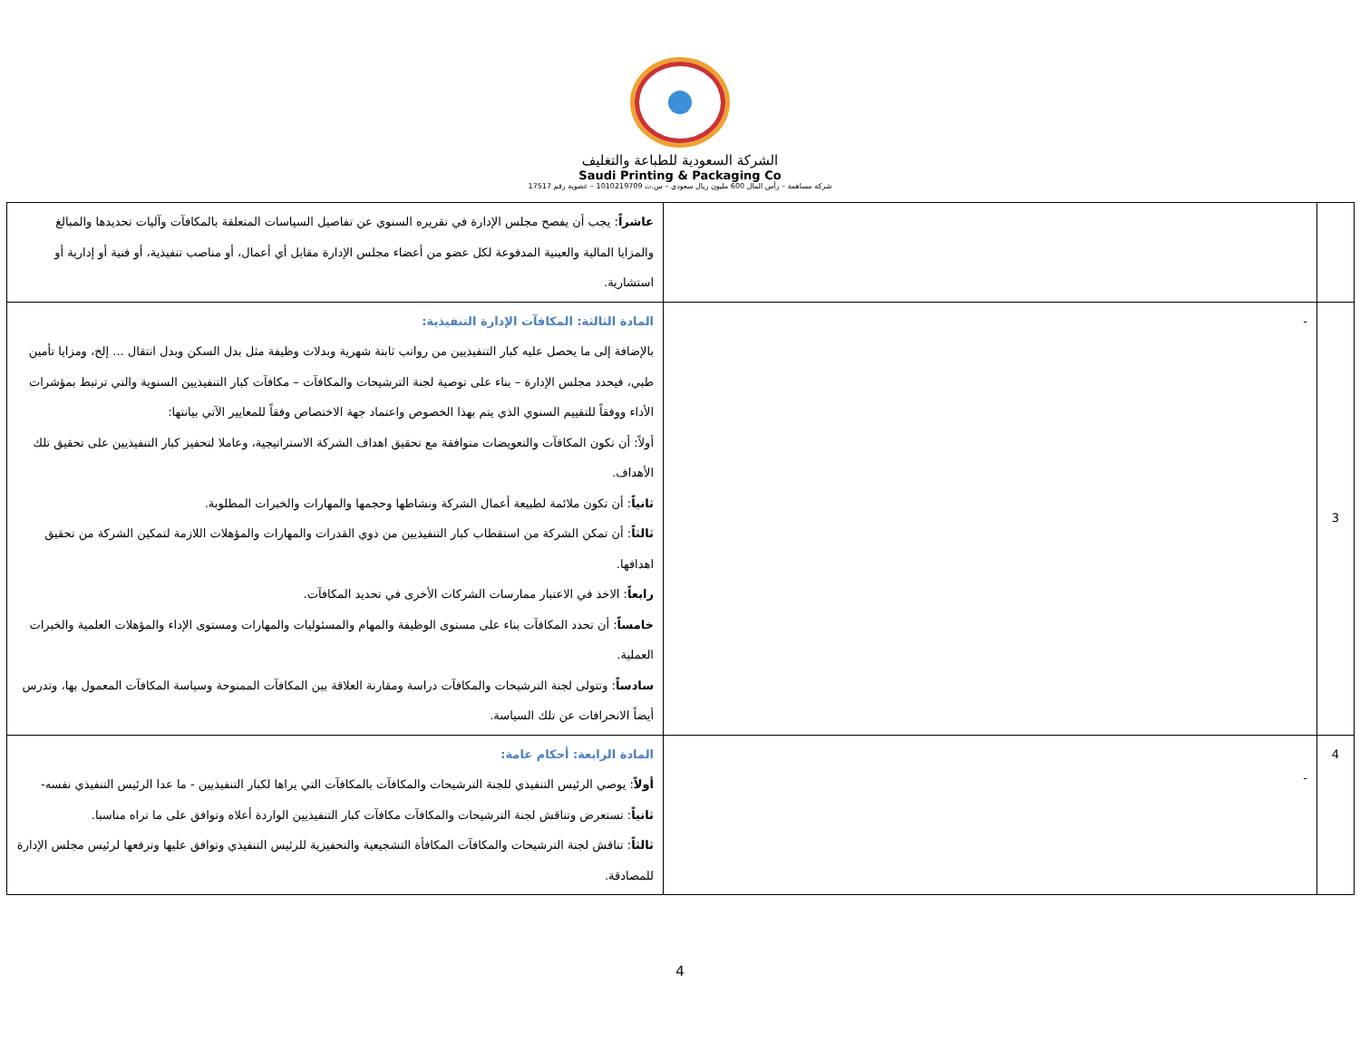الشركة السعودية للطباعة والتغليف
Saudi Printing & Packaging Co
شركة مساهمة – رأس المال 600 مليون ريال سعودي – س.ت 1010219709 – عضوية رقم 17517
| | | عاشراً : يجب أن يفصح مجلس الإدارة في تقريره السنوي عن تفاصيل السياسات المتعلقة بالمكافآت وآليات تحديدها والمبالغ والمزايا المالية والعينية المدفوعة لكل عضو من أعضاء مجلس الإدارة مقابل أي أعمال، أو مناصب تنفيذية، أو فنية أو إدارية أو استشارية. |
| 3 | - | المادة الثالثة: المكافآت الإدارة التنفيذية: بالإضافة إلى ما يحصل عليه كبار التنفيذيين من رواتب ثابتة شهرية وبدلات وظيفة مثل بدل السكن وبدل انتقال ... إلخ، ومزايا تأمين طبي، فيحدد مجلس الإدارة – بناء على توصية لجنة الترشيحات والمكافآت – مكافآت كبار التنفيذيين السنوية والتي ترتبط بمؤشرات الأداء ووفقاً للتقييم السنوي الذي يتم بهذا الخصوص واعتماد جهة الاختصاص وفقاً للمعايير الآتي بيانتها: أولاً: أن تكون المكافآت والتعويضات متوافقة مع تحقيق اهداف الشركة الاستراتيجية، وعاملا لتحفيز كبار التنفيذيين على تحقيق تلك الأهداف. ثانياً : أن تكون ملائمة لطبيعة أعمال الشركة ونشاطها وحجمها والمهارات والخبرات المطلوبة. ثالثاً : أن تمكن الشركة من استقطاب كبار التنفيذيين من ذوي القدرات والمهارات والمؤهلات اللازمة لتمكين الشركة من تحقيق اهدافها. رابعاً : الاخذ في الاعتبار ممارسات الشركات الأخرى في تحديد المكافآت. خامساً : أن تحدد المكافآت بناء على مستوى الوظيفة والمهام والمسئوليات والمهارات ومستوى الإداء والمؤهلات العلمية والخبرات العملية. سادساً : وتتولى لجنة الترشيحات والمكافآت دراسة ومقارنة العلاقة بين المكافآت الممنوحة وسياسة المكافآت المعمول بها، وتدرس أيضاً الانحرافات عن تلك السياسة. |
| 4 | - | المادة الرابعة: أحكام عامة: أولاً : يوصي الرئيس التنفيذي للجنة الترشيحات والمكافآت بالمكافآت التي يراها لكبار التنفيذيين - ما عدا الرئيس التنفيذي نفسه- ثانياً : تستعرض وتناقش لجنة الترشيحات والمكافآت مكافآت كبار التنفيذيين الواردة أعلاه وتوافق على ما تراه مناسبا. ثالثاً : تناقش لجنة الترشيحات والمكافآت المكافأة التشجيعية والتحفيزية للرئيس التنفيذي وتوافق عليها وترفعها لرئيس مجلس الإدارة للمصادقة. |
4